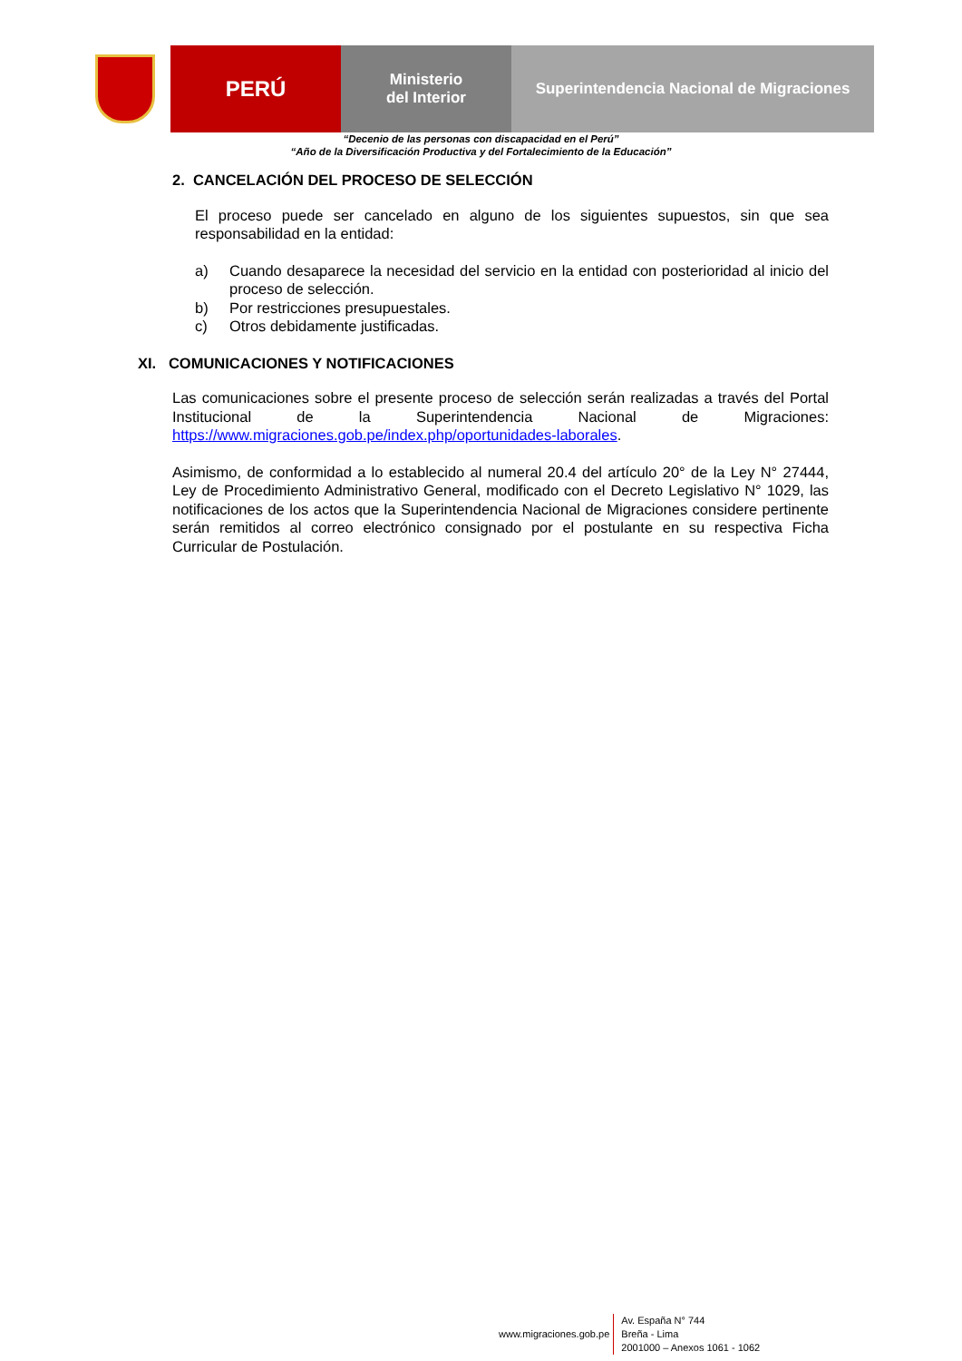PERÚ
Ministerio
del Interior
Superintendencia Nacional de Migraciones
“Decenio de las personas con discapacidad en el Perú”
“Año de la Diversificación Productiva y del Fortalecimiento de la Educación”
2. CANCELACIÓN DEL PROCESO DE SELECCIÓN
El proceso puede ser cancelado en alguno de los siguientes supuestos, sin que sea responsabilidad en la entidad:
a) Cuando desaparece la necesidad del servicio en la entidad con posterioridad al inicio del proceso de selección.
b) Por restricciones presupuestales.
c) Otros debidamente justificadas.
XI. COMUNICACIONES Y NOTIFICACIONES
Las comunicaciones sobre el presente proceso de selección serán realizadas a través del Portal Institucional de la Superintendencia Nacional de Migraciones: https://www.migraciones.gob.pe/index.php/oportunidades-laborales.
Asimismo, de conformidad a lo establecido al numeral 20.4 del artículo 20° de la Ley N° 27444, Ley de Procedimiento Administrativo General, modificado con el Decreto Legislativo N° 1029, las notificaciones de los actos que la Superintendencia Nacional de Migraciones considere pertinente serán remitidos al correo electrónico consignado por el postulante en su respectiva Ficha Curricular de Postulación.
www.migraciones.gob.pe
Av. España N° 744
Breña - Lima
2001000 – Anexos 1061 - 1062